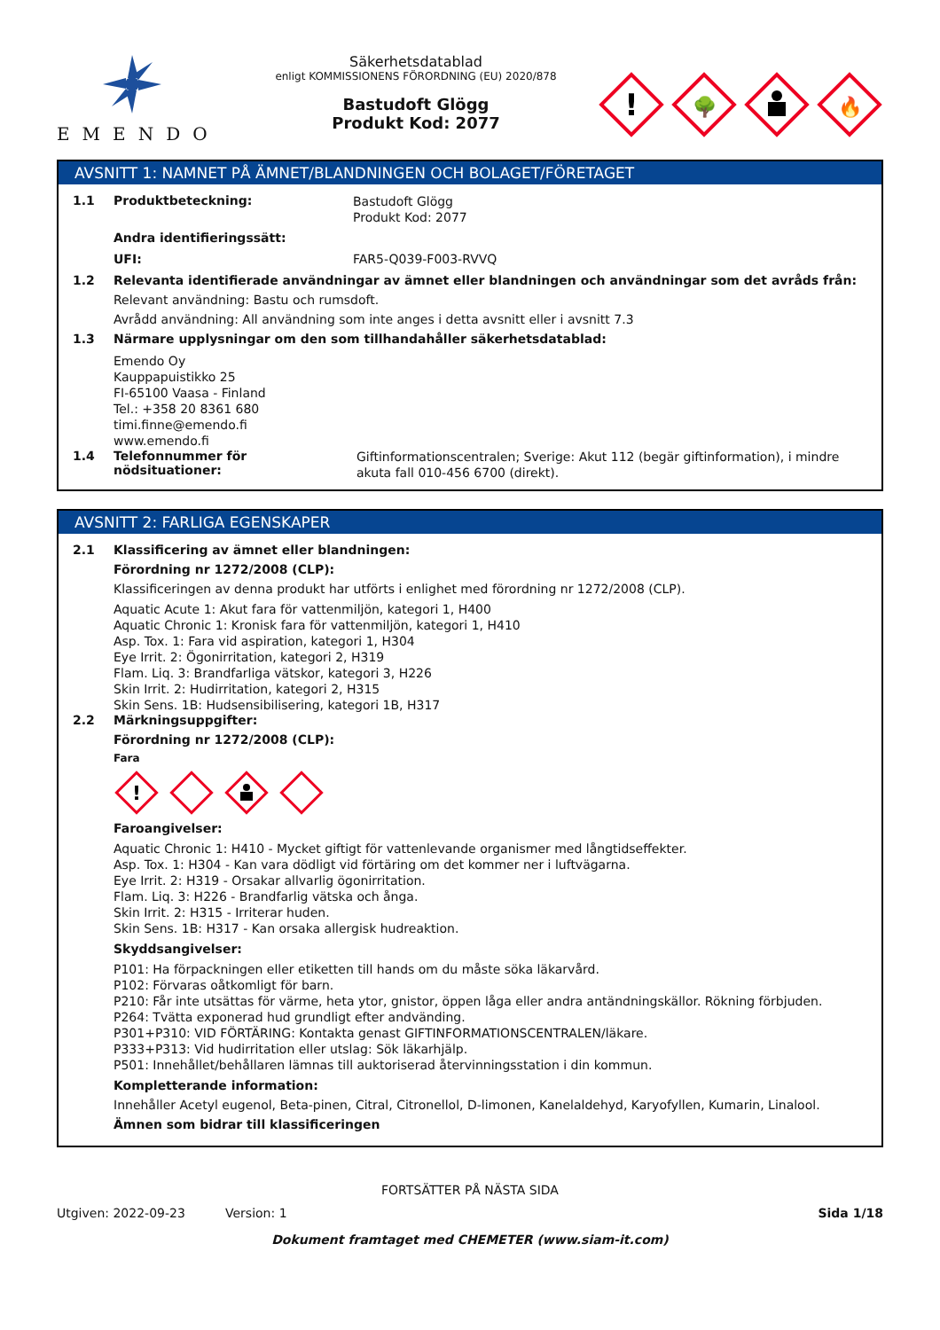EMENDO
Säkerhetsdatablad
enligt KOMMISSIONENS FÖRORDNING (EU) 2020/878
Bastudoft Glögg
Produkt Kod: 2077
!
🌳
🔥
AVSNITT 1: NAMNET PÅ ÄMNET/BLANDNINGEN OCH BOLAGET/FÖRETAGET
1.1 Produktbeteckning:
Bastudoft Glögg
Produkt Kod: 2077
Andra identifieringssätt:
UFI: FAR5-Q039-F003-RVVQ
1.2 Relevanta identifierade användningar av ämnet eller blandningen och användningar som det avråds från:
Relevant användning: Bastu och rumsdoft.
Avrådd användning: All användning som inte anges i detta avsnitt eller i avsnitt 7.3
1.3 Närmare upplysningar om den som tillhandahåller säkerhetsdatablad:
Emendo Oy
Kauppapuistikko 25
FI-65100 Vaasa - Finland
Tel.: +358 20 8361 680
timi.finne@emendo.fi
www.emendo.fi
1.4 Telefonnummer för nödsituationer:
Giftinformationscentralen; Sverige: Akut 112 (begär giftinformation), i mindre akuta fall 010-456 6700 (direkt).
AVSNITT 2: FARLIGA EGENSKAPER
2.1 Klassificering av ämnet eller blandningen:
Förordning nr 1272/2008 (CLP):
Klassificeringen av denna produkt har utförts i enlighet med förordning nr 1272/2008 (CLP).
Aquatic Acute 1: Akut fara för vattenmiljön, kategori 1, H400
Aquatic Chronic 1: Kronisk fara för vattenmiljön, kategori 1, H410
Asp. Tox. 1: Fara vid aspiration, kategori 1, H304
Eye Irrit. 2: Ögonirritation, kategori 2, H319
Flam. Liq. 3: Brandfarliga vätskor, kategori 3, H226
Skin Irrit. 2: Hudirritation, kategori 2, H315
Skin Sens. 1B: Hudsensibilisering, kategori 1B, H317
2.2 Märkningsuppgifter:
Förordning nr 1272/2008 (CLP):
Fara
!
Faroangivelser:
Aquatic Chronic 1: H410 - Mycket giftigt för vattenlevande organismer med långtidseffekter.
Asp. Tox. 1: H304 - Kan vara dödligt vid förtäring om det kommer ner i luftvägarna.
Eye Irrit. 2: H319 - Orsakar allvarlig ögonirritation.
Flam. Liq. 3: H226 - Brandfarlig vätska och ånga.
Skin Irrit. 2: H315 - Irriterar huden.
Skin Sens. 1B: H317 - Kan orsaka allergisk hudreaktion.
Skyddsangivelser:
P101: Ha förpackningen eller etiketten till hands om du måste söka läkarvård.
P102: Förvaras oåtkomligt för barn.
P210: Får inte utsättas för värme, heta ytor, gnistor, öppen låga eller andra antändningskällor. Rökning förbjuden.
P264: Tvätta exponerad hud grundligt efter andvänding.
P301+P310: VID FÖRTÄRING: Kontakta genast GIFTINFORMATIONSCENTRALEN/läkare.
P333+P313: Vid hudirritation eller utslag: Sök läkarhjälp.
P501: Innehållet/behållaren lämnas till auktoriserad återvinningsstation i din kommun.
Kompletterande information:
Innehåller Acetyl eugenol, Beta-pinen, Citral, Citronellol, D-limonen, Kanelaldehyd, Karyofyllen, Kumarin, Linalool.
Ämnen som bidrar till klassificeringen
FORTSÄTTER PÅ NÄSTA SIDA
Utgiven: 2022-09-23 Version: 1 Sida 1/18
Dokument framtaget med CHEMETER (www.siam-it.com)